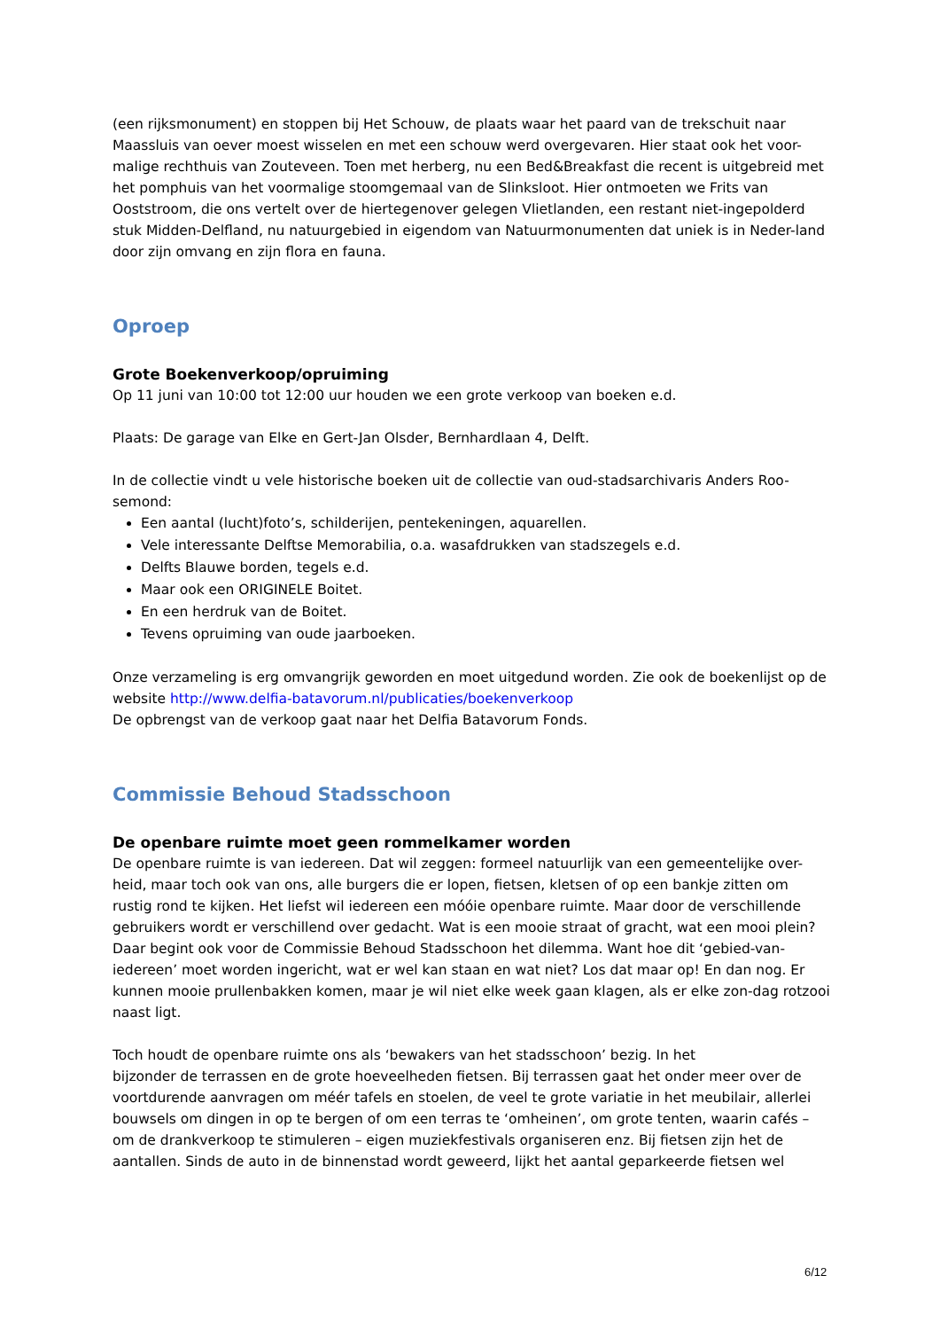(een rijksmonument) en stoppen bij Het Schouw, de plaats waar het paard van de trekschuit naar Maassluis van oever moest wisselen en met een schouw werd overgevaren. Hier staat ook het voor-malige rechthuis van Zouteveen. Toen met herberg, nu een Bed&Breakfast die recent is uitgebreid met het pomphuis van het voormalige stoomgemaal van de Slinksloot. Hier ontmoeten we Frits van Ooststroom, die ons vertelt over de hiertegenover gelegen Vlietlanden, een restant niet-ingepolderd stuk Midden-Delfland, nu natuurgebied in eigendom van Natuurmonumenten dat uniek is in Neder-land door zijn omvang en zijn flora en fauna.
Oproep
Grote Boekenverkoop/opruiming
Op 11 juni van 10:00 tot 12:00 uur houden we een grote verkoop van boeken e.d.
Plaats: De garage van Elke en Gert-Jan Olsder, Bernhardlaan 4, Delft.
In de collectie vindt u vele historische boeken uit de collectie van oud-stadsarchivaris Anders Roo-semond:
Een aantal (lucht)foto’s, schilderijen, pentekeningen, aquarellen.
Vele interessante Delftse Memorabilia, o.a. wasafdrukken van stadszegels e.d.
Delfts Blauwe borden, tegels e.d.
Maar ook een ORIGINELE Boitet.
En een herdruk van de Boitet.
Tevens opruiming van oude jaarboeken.
Onze verzameling is erg omvangrijk geworden en moet uitgedund worden. Zie ook de boekenlijst op de website http://www.delfia-batavorum.nl/publicaties/boekenverkoop
De opbrengst van de verkoop gaat naar het Delfia Batavorum Fonds.
Commissie Behoud Stadsschoon
De openbare ruimte moet geen rommelkamer worden
De openbare ruimte is van iedereen. Dat wil zeggen: formeel natuurlijk van een gemeentelijke over-heid, maar toch ook van ons, alle burgers die er lopen, fietsen, kletsen of op een bankje zitten om rustig rond te kijken. Het liefst wil iedereen een móóie openbare ruimte. Maar door de verschillende gebruikers wordt er verschillend over gedacht. Wat is een mooie straat of gracht, wat een mooi plein? Daar begint ook voor de Commissie Behoud Stadsschoon het dilemma. Want hoe dit ‘gebied-van-iedereen’ moet worden ingericht, wat er wel kan staan en wat niet? Los dat maar op! En dan nog. Er kunnen mooie prullenbakken komen, maar je wil niet elke week gaan klagen, als er elke zon-dag rotzooi naast ligt.
Toch houdt de openbare ruimte ons als ‘bewakers van het stadsschoon’ bezig. In het
bijzonder de terrassen en de grote hoeveelheden fietsen. Bij terrassen gaat het onder meer over de voortdurende aanvragen om méér tafels en stoelen, de veel te grote variatie in het meubilair, allerlei bouwsels om dingen in op te bergen of om een terras te ‘omheinen’, om grote tenten, waarin cafés – om de drankverkoop te stimuleren – eigen muziekfestivals organiseren enz. Bij fietsen zijn het de aantallen. Sinds de auto in de binnenstad wordt geweerd, lijkt het aantal geparkeerde fietsen wel
6/12